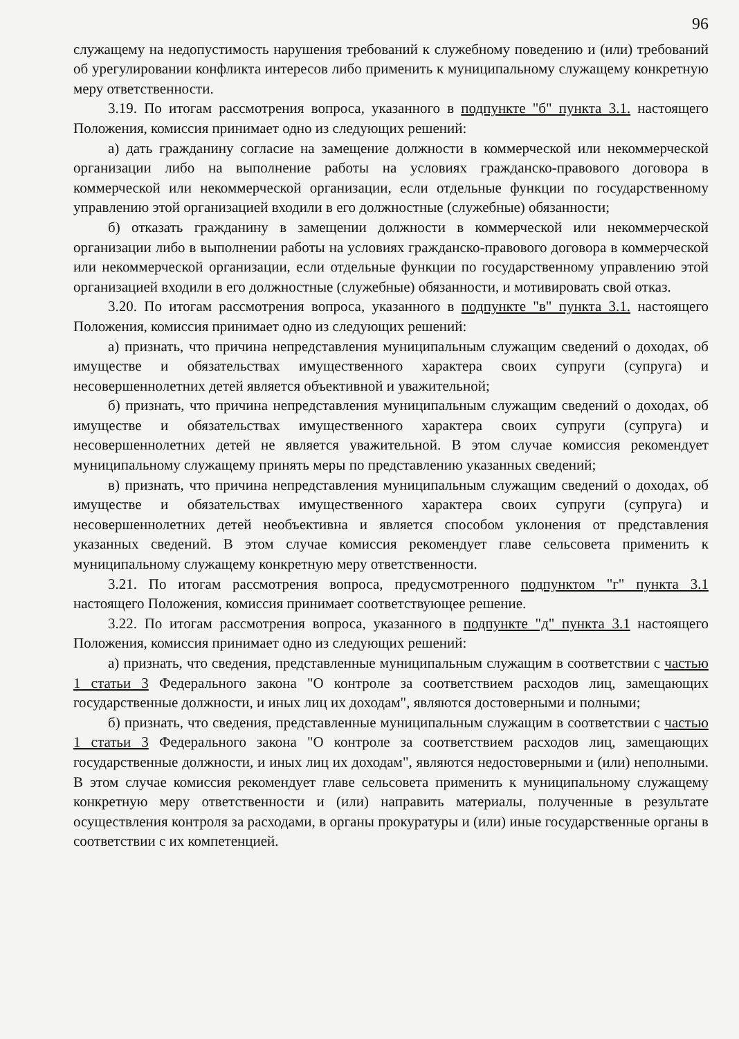96
служащему на недопустимость нарушения требований к служебному поведению и (или) требований об урегулировании конфликта интересов либо применить к муниципальному служащему конкретную меру ответственности.
3.19. По итогам рассмотрения вопроса, указанного в подпункте "б" пункта 3.1. настоящего Положения, комиссия принимает одно из следующих решений:
а) дать гражданину согласие на замещение должности в коммерческой или некоммерческой организации либо на выполнение работы на условиях гражданско-правового договора в коммерческой или некоммерческой организации, если отдельные функции по государственному управлению этой организацией входили в его должностные (служебные) обязанности;
б) отказать гражданину в замещении должности в коммерческой или некоммерческой организации либо в выполнении работы на условиях гражданско-правового договора в коммерческой или некоммерческой организации, если отдельные функции по государственному управлению этой организацией входили в его должностные (служебные) обязанности, и мотивировать свой отказ.
3.20. По итогам рассмотрения вопроса, указанного в подпункте "в" пункта 3.1. настоящего Положения, комиссия принимает одно из следующих решений:
а) признать, что причина непредставления муниципальным служащим сведений о доходах, об имуществе и обязательствах имущественного характера своих супруги (супруга) и несовершеннолетних детей является объективной и уважительной;
б) признать, что причина непредставления муниципальным служащим сведений о доходах, об имуществе и обязательствах имущественного характера своих супруги (супруга) и несовершеннолетних детей не является уважительной. В этом случае комиссия рекомендует муниципальному служащему принять меры по представлению указанных сведений;
в) признать, что причина непредставления муниципальным служащим сведений о доходах, об имуществе и обязательствах имущественного характера своих супруги (супруга) и несовершеннолетних детей необъективна и является способом уклонения от представления указанных сведений. В этом случае комиссия рекомендует главе сельсовета применить к муниципальному служащему конкретную меру ответственности.
3.21. По итогам рассмотрения вопроса, предусмотренного подпунктом "г" пункта 3.1 настоящего Положения, комиссия принимает соответствующее решение.
3.22. По итогам рассмотрения вопроса, указанного в подпункте "д" пункта 3.1 настоящего Положения, комиссия принимает одно из следующих решений:
а) признать, что сведения, представленные муниципальным служащим в соответствии с частью 1 статьи 3 Федерального закона "О контроле за соответствием расходов лиц, замещающих государственные должности, и иных лиц их доходам", являются достоверными и полными;
б) признать, что сведения, представленные муниципальным служащим в соответствии с частью 1 статьи 3 Федерального закона "О контроле за соответствием расходов лиц, замещающих государственные должности, и иных лиц их доходам", являются недостоверными и (или) неполными. В этом случае комиссия рекомендует главе сельсовета применить к муниципальному служащему конкретную меру ответственности и (или) направить материалы, полученные в результате осуществления контроля за расходами, в органы прокуратуры и (или) иные государственные органы в соответствии с их компетенцией.